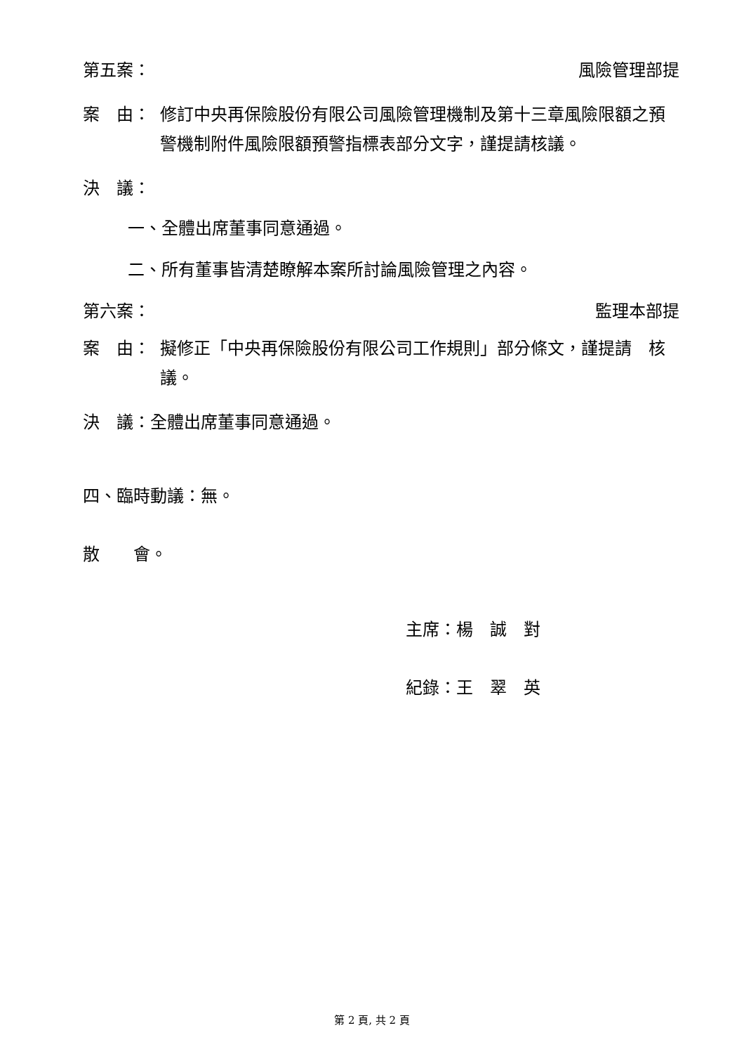第五案： 風險管理部提
案　由： 修訂中央再保險股份有限公司風險管理機制及第十三章風險限額之預警機制附件風險限額預警指標表部分文字，謹提請核議。
決　議：
一、全體出席董事同意通過。
二、所有董事皆清楚瞭解本案所討論風險管理之內容。
第六案： 監理本部提
案　由： 擬修正「中央再保險股份有限公司工作規則」部分條文，謹提請　核議。
決　議：全體出席董事同意通過。
四、臨時動議：無。
散　　會。
主席：楊　誠　對
紀錄：王　翠　英
第 2 頁, 共 2 頁